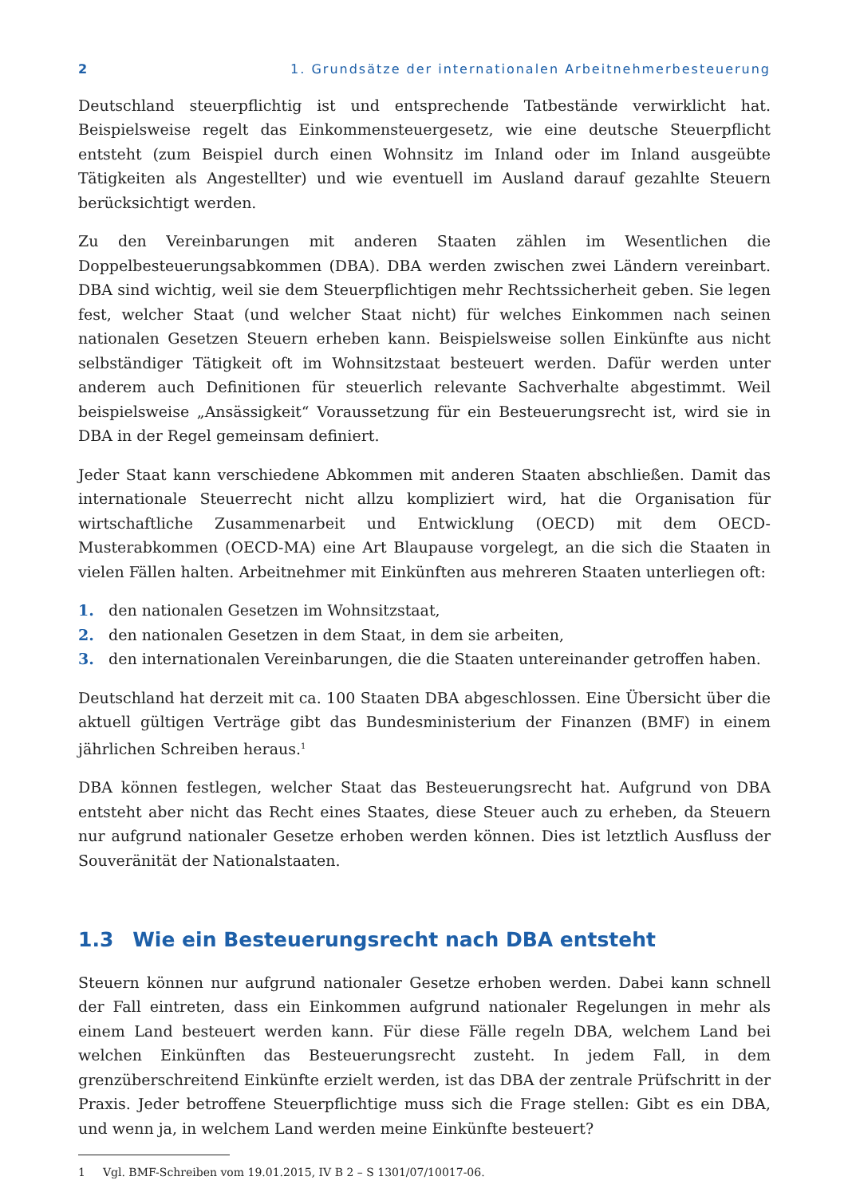2 1. Grundsätze der internationalen Arbeitnehmerbesteuerung
Deutschland steuerpflichtig ist und entsprechende Tatbestände verwirklicht hat. Beispielsweise regelt das Einkommensteuergesetz, wie eine deutsche Steuerpflicht entsteht (zum Beispiel durch einen Wohnsitz im Inland oder im Inland ausgeübte Tätigkeiten als Angestellter) und wie eventuell im Ausland darauf gezahlte Steuern berücksichtigt werden.
Zu den Vereinbarungen mit anderen Staaten zählen im Wesentlichen die Doppelbesteuerungsabkommen (DBA). DBA werden zwischen zwei Ländern vereinbart. DBA sind wichtig, weil sie dem Steuerpflichtigen mehr Rechtssicherheit geben. Sie legen fest, welcher Staat (und welcher Staat nicht) für welches Einkommen nach seinen nationalen Gesetzen Steuern erheben kann. Beispielsweise sollen Einkünfte aus nicht selbständiger Tätigkeit oft im Wohnsitzstaat besteuert werden. Dafür werden unter anderem auch Definitionen für steuerlich relevante Sachverhalte abgestimmt. Weil beispielsweise „Ansässigkeit“ Voraussetzung für ein Besteuerungsrecht ist, wird sie in DBA in der Regel gemeinsam definiert.
Jeder Staat kann verschiedene Abkommen mit anderen Staaten abschließen. Damit das internationale Steuerrecht nicht allzu kompliziert wird, hat die Organisation für wirtschaftliche Zusammenarbeit und Entwicklung (OECD) mit dem OECD-Musterabkommen (OECD-MA) eine Art Blaupause vorgelegt, an die sich die Staaten in vielen Fällen halten. Arbeitnehmer mit Einkünften aus mehreren Staaten unterliegen oft:
1. den nationalen Gesetzen im Wohnsitzstaat,
2. den nationalen Gesetzen in dem Staat, in dem sie arbeiten,
3. den internationalen Vereinbarungen, die die Staaten untereinander getroffen haben.
Deutschland hat derzeit mit ca. 100 Staaten DBA abgeschlossen. Eine Übersicht über die aktuell gültigen Verträge gibt das Bundesministerium der Finanzen (BMF) in einem jährlichen Schreiben heraus.<sup>1</sup>
DBA können festlegen, welcher Staat das Besteuerungsrecht hat. Aufgrund von DBA entsteht aber nicht das Recht eines Staates, diese Steuer auch zu erheben, da Steuern nur aufgrund nationaler Gesetze erhoben werden können. Dies ist letztlich Ausfluss der Souveränität der Nationalstaaten.
1.3 Wie ein Besteuerungsrecht nach DBA entsteht
Steuern können nur aufgrund nationaler Gesetze erhoben werden. Dabei kann schnell der Fall eintreten, dass ein Einkommen aufgrund nationaler Regelungen in mehr als einem Land besteuert werden kann. Für diese Fälle regeln DBA, welchem Land bei welchen Einkünften das Besteuerungsrecht zusteht. In jedem Fall, in dem grenzüberschreitend Einkünfte erzielt werden, ist das DBA der zentrale Prüfschritt in der Praxis. Jeder betroffene Steuerpflichtige muss sich die Frage stellen: Gibt es ein DBA, und wenn ja, in welchem Land werden meine Einkünfte besteuert?
1 Vgl. BMF-Schreiben vom 19.01.2015, IV B 2 – S 1301/07/10017-06.